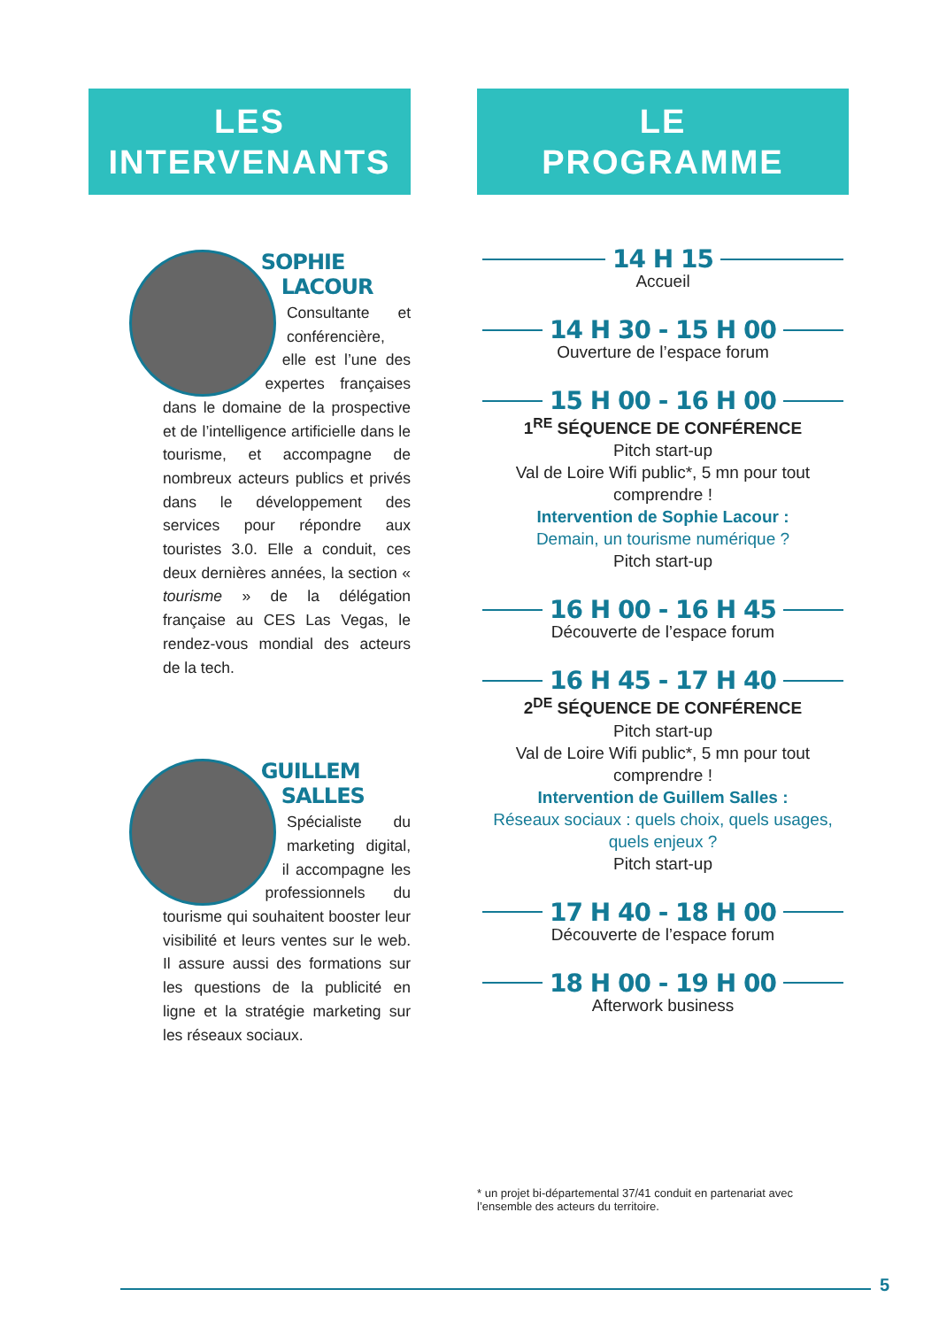LES
INTERVENANTS
SOPHIE LACOUR
Consultante et conférencière, elle est l’une des expertes françaises dans le domaine de la prospective et de l’intelligence artificielle dans le tourisme, et accompagne de nombreux acteurs publics et privés dans le développement des services pour répondre aux touristes 3.0. Elle a conduit, ces deux dernières années, la section « tourisme » de la délégation française au CES Las Vegas, le rendez-vous mondial des acteurs de la tech.
GUILLEM SALLES
Spécialiste du marketing digital, il accompagne les professionnels du tourisme qui souhaitent booster leur visibilité et leurs ventes sur le web. Il assure aussi des formations sur les questions de la publicité en ligne et la stratégie marketing sur les réseaux sociaux.
LE
PROGRAMME
14 H 15
Accueil
14 H 30 - 15 H 00
Ouverture de l’espace forum
15 H 00 - 16 H 00
1<sup>RE</sup> SÉQUENCE DE CONFÉRENCE
Pitch start-up
Val de Loire Wifi public*, 5 mn pour tout comprendre !
Intervention de Sophie Lacour :
Demain, un tourisme numérique ?
Pitch start-up
16 H 00 - 16 H 45
Découverte de l’espace forum
16 H 45 - 17 H 40
2<sup>DE</sup> SÉQUENCE DE CONFÉRENCE
Pitch start-up
Val de Loire Wifi public*, 5 mn pour tout comprendre !
Intervention de Guillem Salles :
Réseaux sociaux : quels choix, quels usages, quels enjeux ?
Pitch start-up
17 H 40 - 18 H 00
Découverte de l’espace forum
18 H 00 - 19 H 00
Afterwork business
* un projet bi-départemental 37/41 conduit en partenariat avec l’ensemble des acteurs du territoire.
5